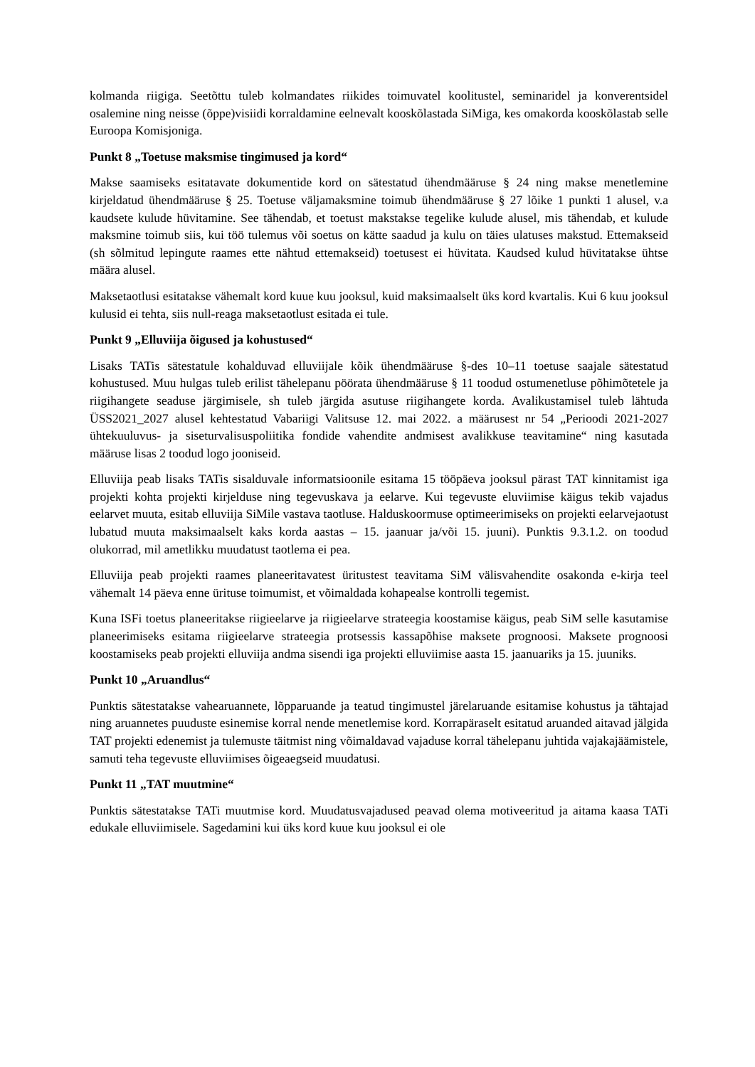kolmanda riigiga. Seetõttu tuleb kolmandates riikides toimuvatel koolitustel, seminaridel ja konverentsidel osalemine ning neisse (õppe)visiidi korraldamine eelnevalt kooskõlastada SiMiga, kes omakorda kooskõlastab selle Euroopa Komisjoniga.
Punkt 8 „Toetuse maksmise tingimused ja kord“
Makse saamiseks esitatavate dokumentide kord on sätestatud ühendmääruse § 24 ning makse menetlemine kirjeldatud ühendmääruse § 25. Toetuse väljamaksmine toimub ühendmääruse § 27 lõike 1 punkti 1 alusel, v.a kaudsete kulude hüvitamine. See tähendab, et toetust makstakse tegelike kulude alusel, mis tähendab, et kulude maksmine toimub siis, kui töö tulemus või soetus on kätte saadud ja kulu on täies ulatuses makstud. Ettemakseid (sh sõlmitud lepingute raames ette nähtud ettemakseid) toetusest ei hüvitata. Kaudsed kulud hüvitatakse ühtse määra alusel.
Maksetaotlusi esitatakse vähemalt kord kuue kuu jooksul, kuid maksimaalselt üks kord kvartalis. Kui 6 kuu jooksul kulusid ei tehta, siis null-reaga maksetaotlust esitada ei tule.
Punkt 9 „Elluviija õigused ja kohustused“
Lisaks TATis sätestatule kohalduvad elluviijale kõik ühendmääruse §-des 10–11 toetuse saajale sätestatud kohustused. Muu hulgas tuleb erilist tähelepanu pöörata ühendmääruse § 11 toodud ostumenetluse põhimõtetele ja riigihangete seaduse järgimisele, sh tuleb järgida asutuse riigihangete korda. Avalikustamisel tuleb lähtuda ÜSS2021_2027 alusel kehtestatud Vabariigi Valitsuse 12. mai 2022. a määrusest nr 54 „Perioodi 2021-2027 ühtekuuluvus- ja siseturvalisuspoliitika fondide vahendite andmisest avalikkuse teavitamine“ ning kasutada määruse lisas 2 toodud logo jooniseid.
Elluviija peab lisaks TATis sisalduvale informatsioonile esitama 15 tööpäeva jooksul pärast TAT kinnitamist iga projekti kohta projekti kirjelduse ning tegevuskava ja eelarve. Kui tegevuste eluviimise käigus tekib vajadus eelarvet muuta, esitab elluviija SiMile vastava taotluse. Halduskoormuse optimeerimiseks on projekti eelarvejaotust lubatud muuta maksimaalselt kaks korda aastas – 15. jaanuar ja/või 15. juuni). Punktis 9.3.1.2. on toodud olukorrad, mil ametlikku muudatust taotlema ei pea.
Elluviija peab projekti raames planeeritavatest üritustest teavitama SiM välisvahendite osakonda e-kirja teel vähemalt 14 päeva enne ürituse toimumist, et võimaldada kohapealse kontrolli tegemist.
Kuna ISFi toetus planeeritakse riigieelarve ja riigieelarve strateegia koostamise käigus, peab SiM selle kasutamise planeerimiseks esitama riigieelarve strateegia protsessis kassapõhise maksete prognoosi. Maksete prognoosi koostamiseks peab projekti elluviija andma sisendi iga projekti elluviimise aasta 15. jaanuariks ja 15. juuniks.
Punkt 10 „Aruandlus“
Punktis sätestatakse vahearuannete, lõpparuande ja teatud tingimustel järelaruande esitamise kohustus ja tähtajad ning aruannetes puuduste esinemise korral nende menetlemise kord. Korrapäraselt esitatud aruanded aitavad jälgida TAT projekti edenemist ja tulemuste täitmist ning võimaldavad vajaduse korral tähelepanu juhtida vajakajäämistele, samuti teha tegevuste elluviimises õigeaegseid muudatusi.
Punkt 11 „TAT muutmine“
Punktis sätestatakse TATi muutmise kord. Muudatusvajadused peavad olema motiveeritud ja aitama kaasa TATi edukale elluviimisele. Sagedamini kui üks kord kuue kuu jooksul ei ole